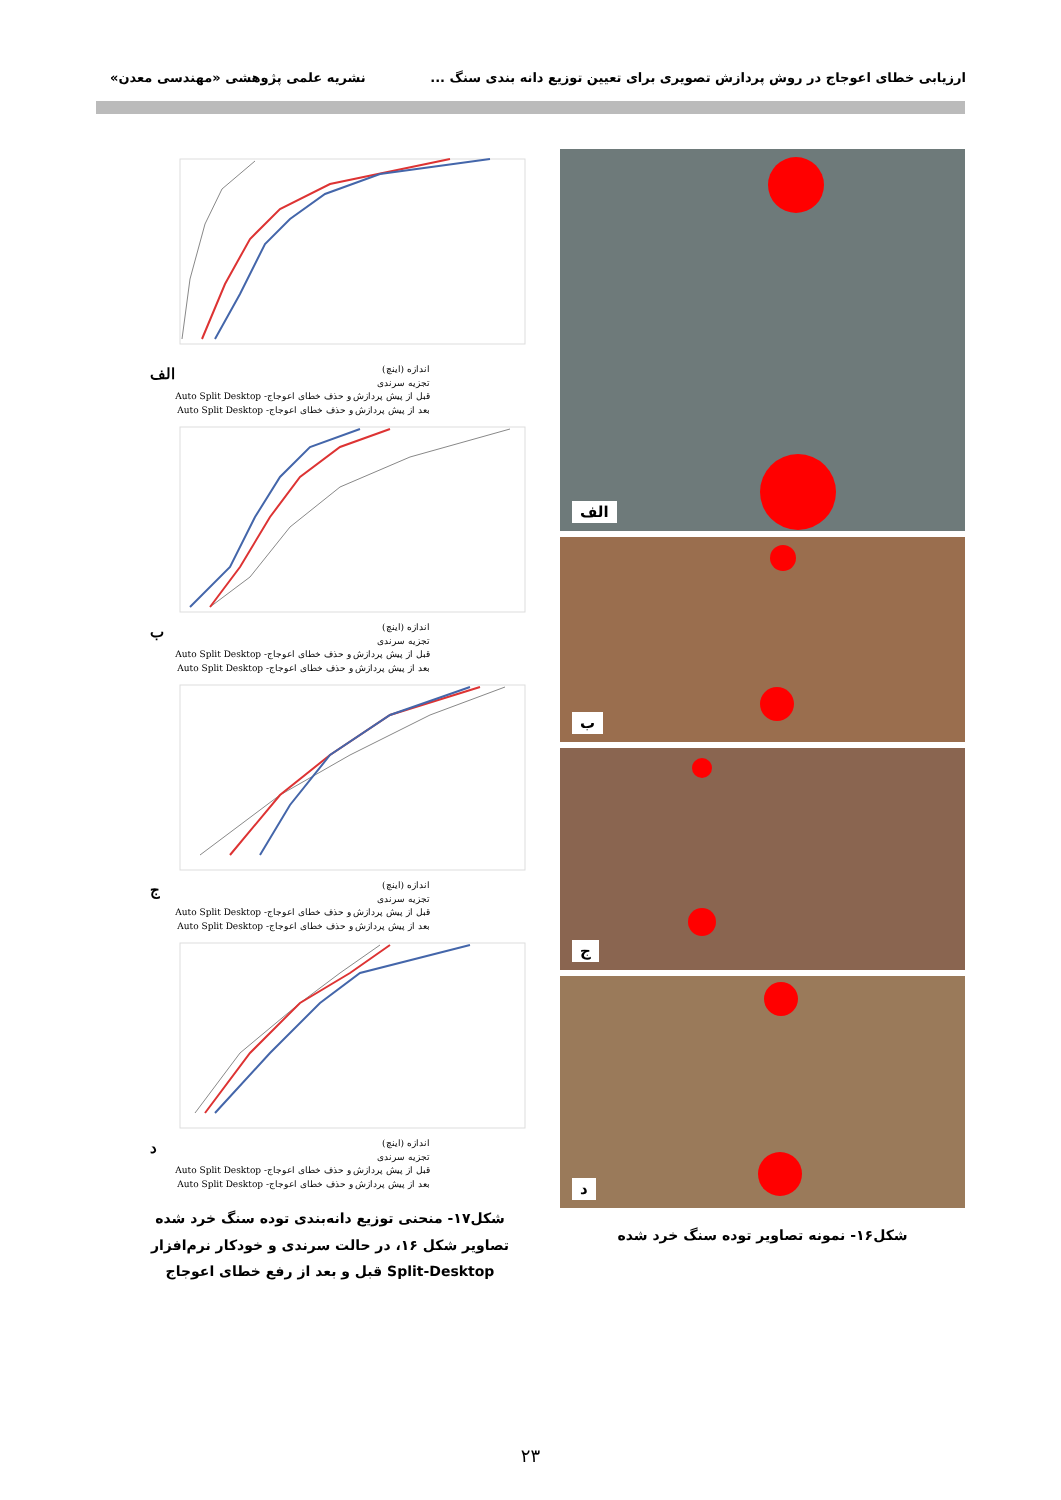ارزیابی خطای اعوجاج در روش پردازش تصویری برای تعیین توزیع دانه بندی سنگ ... نشریه علمی پژوهشی «مهندسی معدن»
الف
ب
ج
د
شکل۱۶- نمونه تصاویر توده سنگ خرد شده
الف اندازه (اینچ)
تجزیه سرندی
قبل از پیش پردازش و حذف خطای اعوجاج- Auto Split Desktop
بعد از پیش پردازش و حذف خطای اعوجاج- Auto Split Desktop
باندازه (اینچ)
تجزیه سرندی
قبل از پیش پردازش و حذف خطای اعوجاج- Auto Split Desktop
بعد از پیش پردازش و حذف خطای اعوجاج- Auto Split Desktop
جاندازه (اینچ)
تجزیه سرندی
قبل از پیش پردازش و حذف خطای اعوجاج- Auto Split Desktop
بعد از پیش پردازش و حذف خطای اعوجاج- Auto Split Desktop
داندازه (اینچ)
تجزیه سرندی
قبل از پیش پردازش و حذف خطای اعوجاج- Auto Split Desktop
بعد از پیش پردازش و حذف خطای اعوجاج- Auto Split Desktop
شکل۱۷- منحنی توزیع دانه‌بندی توده سنگ خرد شده تصاویر شکل ۱۶، در حالت سرندی و خودکار نرم‌افزار Split-Desktop قبل و بعد از رفع خطای اعوجاج
۲۳